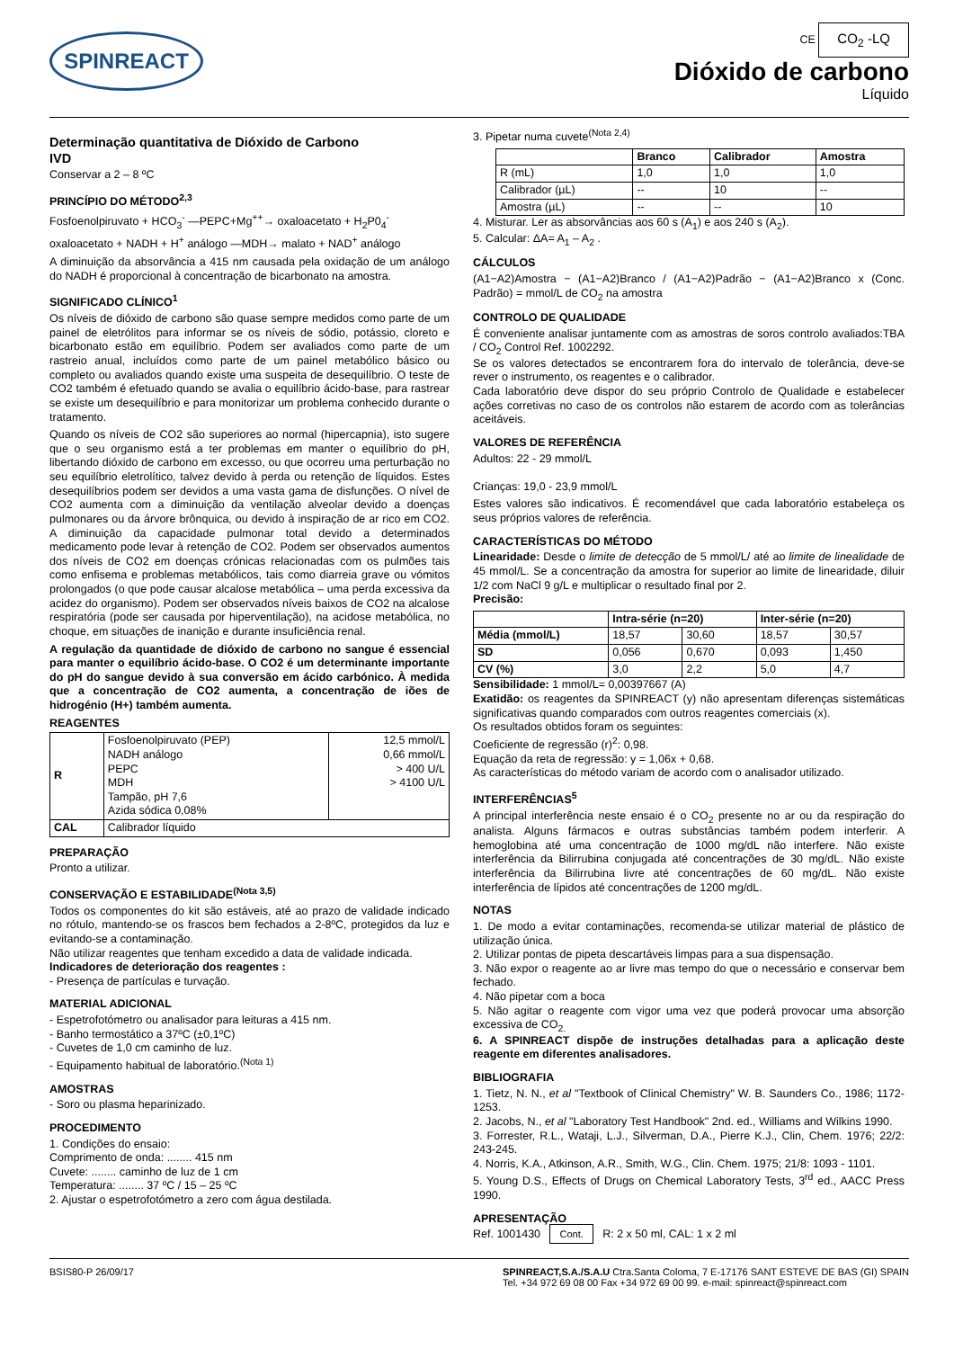SPINREACT
CE CO<sub>2</sub> -LQ
Dióxido de carbono
Líquido
Determinação quantitativa de Dióxido de Carbono
IVD
Conservar a 2 – 8 ºC
PRINCÍPIO DO MÉTODO<sup>2,3</sup>
Fosfoenolpiruvato + HCO<sub>3</sub><sup>-</sup> —PEPC+Mg<sup>++</sup>→ oxaloacetato + H<sub>2</sub>P0<sub>4</sub><sup>-</sup>
oxaloacetato + NADH + H<sup>+</sup> análogo —MDH→ malato + NAD<sup>+</sup> análogo
A diminuição da absorvância a 415 nm causada pela oxidação de um análogo do NADH é proporcional à concentração de bicarbonato na amostra.
SIGNIFICADO CLÍNICO<sup>1</sup>
Os níveis de dióxido de carbono são quase sempre medidos como parte de um painel de eletrólitos para informar se os níveis de sódio, potássio, cloreto e bicarbonato estão em equilíbrio. Podem ser avaliados como parte de um rastreio anual, incluídos como parte de um painel metabólico básico ou completo ou avaliados quando existe uma suspeita de desequilíbrio. O teste de CO2 também é efetuado quando se avalia o equilíbrio ácido-base, para rastrear se existe um desequilíbrio e para monitorizar um problema conhecido durante o tratamento.
Quando os níveis de CO2 são superiores ao normal (hipercapnia), isto sugere que o seu organismo está a ter problemas em manter o equilíbrio do pH, libertando dióxido de carbono em excesso, ou que ocorreu uma perturbação no seu equilíbrio eletrolítico, talvez devido à perda ou retenção de líquidos. Estes desequilíbrios podem ser devidos a uma vasta gama de disfunções. O nível de CO2 aumenta com a diminuição da ventilação alveolar devido a doenças pulmonares ou da árvore brônquica, ou devido à inspiração de ar rico em CO2. A diminuição da capacidade pulmonar total devido a determinados medicamento pode levar à retenção de CO2. Podem ser observados aumentos dos níveis de CO2 em doenças crónicas relacionadas com os pulmões tais como enfisema e problemas metabólicos, tais como diarreia grave ou vómitos prolongados (o que pode causar alcalose metabólica – uma perda excessiva da acidez do organismo). Podem ser observados níveis baixos de CO2 na alcalose respiratória (pode ser causada por hiperventilação), na acidose metabólica, no choque, em situações de inanição e durante insuficiência renal.
A regulação da quantidade de dióxido de carbono no sangue é essencial para manter o equilíbrio ácido-base. O CO2 é um determinante importante do pH do sangue devido à sua conversão em ácido carbónico. À medida que a concentração de CO2 aumenta, a concentração de iões de hidrogénio (H+) também aumenta.
REAGENTES
| R | Fosfoenolpiruvato (PEP) NADH análogo PEPC MDH Tampão, pH 7,6 Azida sódica 0,08% | 12,5 mmol/L 0,66 mmol/L > 400 U/L > 4100 U/L |
| CAL | Calibrador líquido | |
PREPARAÇÃO
Pronto a utilizar.
CONSERVAÇÃO E ESTABILIDADE<sup>(Nota 3,5)</sup>
Todos os componentes do kit são estáveis, até ao prazo de validade indicado no rótulo, mantendo-se os frascos bem fechados a 2-8ºC, protegidos da luz e evitando-se a contaminação.
Não utilizar reagentes que tenham excedido a data de validade indicada.
Indicadores de deterioração dos reagentes :
- Presença de partículas e turvação.
MATERIAL ADICIONAL
- Espetrofotómetro ou analisador para leituras a 415 nm.
- Banho termostático a 37ºC (±0,1ºC)
- Cuvetes de 1,0 cm caminho de luz.
- Equipamento habitual de laboratório.<sup>(Nota 1)</sup>
AMOSTRAS
- Soro ou plasma heparinizado.
PROCEDIMENTO
1. Condições do ensaio:
Comprimento de onda: ........ 415 nm
Cuvete: ........ caminho de luz de 1 cm
Temperatura: ........ 37 ºC / 15 – 25 ºC
2. Ajustar o espetrofotómetro a zero com água destilada.
3. Pipetar numa cuvete<sup>(Nota 2,4)</sup>
| | Branco | Calibrador | Amostra |
| --- | --- | --- | --- |
| R (mL) | 1,0 | 1,0 | 1,0 |
| Calibrador (µL) | -- | 10 | -- |
| Amostra (µL) | -- | -- | 10 |
4. Misturar. Ler as absorvâncias aos 60 s (A<sub>1</sub>) e aos 240 s (A<sub>2</sub>).
5. Calcular: ΔA= A<sub>1</sub> – A<sub>2</sub> .
CÁLCULOS
(A1−A2)Amostra − (A1−A2)Branco / (A1−A2)Padrão − (A1−A2)Branco x (Conc. Padrão) = mmol/L de CO<sub>2</sub> na amostra
CONTROLO DE QUALIDADE
É conveniente analisar juntamente com as amostras de soros controlo avaliados:TBA / CO<sub>2</sub> Control Ref. 1002292.
Se os valores detectados se encontrarem fora do intervalo de tolerância, deve-se rever o instrumento, os reagentes e o calibrador.
Cada laboratório deve dispor do seu próprio Controlo de Qualidade e estabelecer ações corretivas no caso de os controlos não estarem de acordo com as tolerâncias aceitáveis.
VALORES DE REFERÊNCIA
Adultos: 22 - 29 mmol/L
Crianças: 19,0 - 23,9 mmol/L
Estes valores são indicativos. É recomendável que cada laboratório estabeleça os seus próprios valores de referência.
CARACTERÍSTICAS DO MÉTODO
Linearidade: Desde o limite de detecção de 5 mmol/L/ até ao limite de linealidade de 45 mmol/L. Se a concentração da amostra for superior ao limite de linearidade, diluir 1/2 com NaCl 9 g/L e multiplicar o resultado final por 2.
Precisão:
| | Intra-série (n=20) | | Inter-série (n=20) | |
| --- | --- | --- | --- | --- |
| Média (mmol/L) | 18,57 | 30,60 | 18,57 | 30,57 |
| SD | 0,056 | 0,670 | 0,093 | 1,450 |
| CV (%) | 3,0 | 2,2 | 5,0 | 4,7 |
Sensibilidade: 1 mmol/L= 0,00397667 (A)
Exatidão: os reagentes da SPINREACT (y) não apresentam diferenças sistemáticas significativas quando comparados com outros reagentes comerciais (x).
Os resultados obtidos foram os seguintes:
Coeficiente de regressão (r)<sup>2</sup>: 0,98.
Equação da reta de regressão: y = 1,06x + 0,68.
As características do método variam de acordo com o analisador utilizado.
INTERFERÊNCIAS<sup>5</sup>
A principal interferência neste ensaio é o CO<sub>2</sub> presente no ar ou da respiração do analista. Alguns fármacos e outras substâncias também podem interferir. A hemoglobina até uma concentração de 1000 mg/dL não interfere. Não existe interferência da Bilirrubina conjugada até concentrações de 30 mg/dL. Não existe interferência da Bilirrubina livre até concentrações de 60 mg/dL. Não existe interferência de lípidos até concentrações de 1200 mg/dL.
NOTAS
1. De modo a evitar contaminações, recomenda-se utilizar material de plástico de utilização única.
2. Utilizar pontas de pipeta descartáveis limpas para a sua dispensação.
3. Não expor o reagente ao ar livre mas tempo do que o necessário e conservar bem fechado.
4. Não pipetar com a boca
5. Não agitar o reagente com vigor uma vez que poderá provocar uma absorção excessiva de CO<sub>2.</sub>
6. A SPINREACT dispõe de instruções detalhadas para a aplicação deste reagente em diferentes analisadores.
BIBLIOGRAFIA
1. Tietz, N. N., et al "Textbook of Clinical Chemistry" W. B. Saunders Co., 1986; 1172-1253.
2. Jacobs, N., et al "Laboratory Test Handbook" 2nd. ed., Williams and Wilkins 1990.
3. Forrester, R.L., Wataji, L.J., Silverman, D.A., Pierre K.J., Clin, Chem. 1976; 22/2: 243-245.
4. Norris, K.A., Atkinson, A.R., Smith, W.G., Clin. Chem. 1975; 21/8: 1093 - 1101.
5. Young D.S., Effects of Drugs on Chemical Laboratory Tests, 3<sup>rd</sup> ed., AACC Press 1990.
APRESENTAÇÃO
Ref. 1001430 Cont. R: 2 x 50 ml, CAL: 1 x 2 ml
BSIS80-P 26/09/17 SPINREACT,S.A./S.A.U Ctra.Santa Coloma, 7 E-17176 SANT ESTEVE DE BAS (GI) SPAIN
Tel. +34 972 69 08 00 Fax +34 972 69 00 99. e-mail: spinreact@spinreact.com